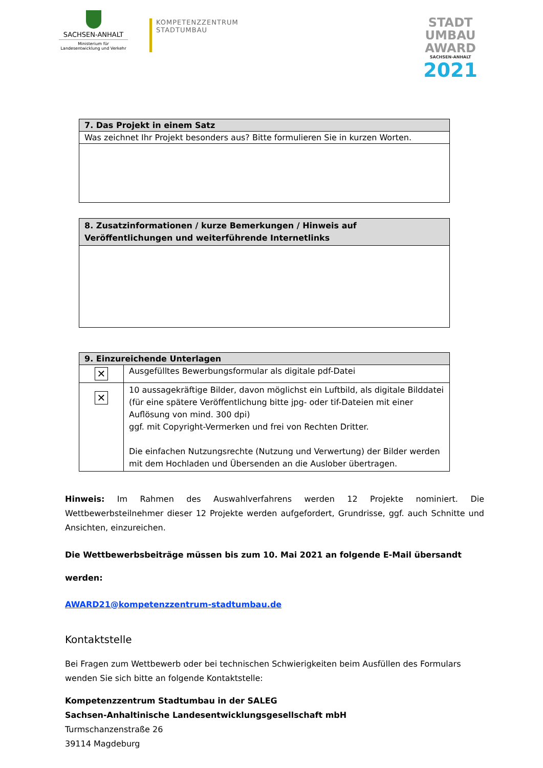SACHSEN-ANHALT
Ministerium für
Landesentwicklung und Verkehr
KOMPETENZZENTRUM
STADTUMBAU
STADT
UMBAU
AWARD
SACHSEN-ANHALT
2021
| 7. Das Projekt in einem Satz |
| --- |
| Was zeichnet Ihr Projekt besonders aus? Bitte formulieren Sie in kurzen Worten. |
| 8. Zusatzinformationen / kurze Bemerkungen / Hinweis auf Veröffentlichungen und weiterführende Internetlinks |
| --- |
| 9. Einzureichende Unterlagen | |
| --- | --- |
| ✕ | Ausgefülltes Bewerbungsformular als digitale pdf-Datei |
| ✕ | 10 aussagekräftige Bilder, davon möglichst ein Luftbild, als digitale Bilddatei (für eine spätere Veröffentlichung bitte jpg- oder tif-Dateien mit einer Auflösung von mind. 300 dpi) ggf. mit Copyright-Vermerken und frei von Rechten Dritter. Die einfachen Nutzungsrechte (Nutzung und Verwertung) der Bilder werden mit dem Hochladen und Übersenden an die Auslober übertragen. |
Hinweis: Im Rahmen des Auswahlverfahrens werden 12 Projekte nominiert. Die Wettbewerbsteilnehmer dieser 12 Projekte werden aufgefordert, Grundrisse, ggf. auch Schnitte und Ansichten, einzureichen.
Die Wettbewerbsbeiträge müssen bis zum 10. Mai 2021 an folgende E-Mail übersandt werden:
AWARD21@kompetenzzentrum-stadtumbau.de
Kontaktstelle
Bei Fragen zum Wettbewerb oder bei technischen Schwierigkeiten beim Ausfüllen des Formulars wenden Sie sich bitte an folgende Kontaktstelle:
Kompetenzzentrum Stadtumbau in der SALEG
Sachsen-Anhaltinische Landesentwicklungsgesellschaft mbH
Turmschanzenstraße 26
39114 Magdeburg